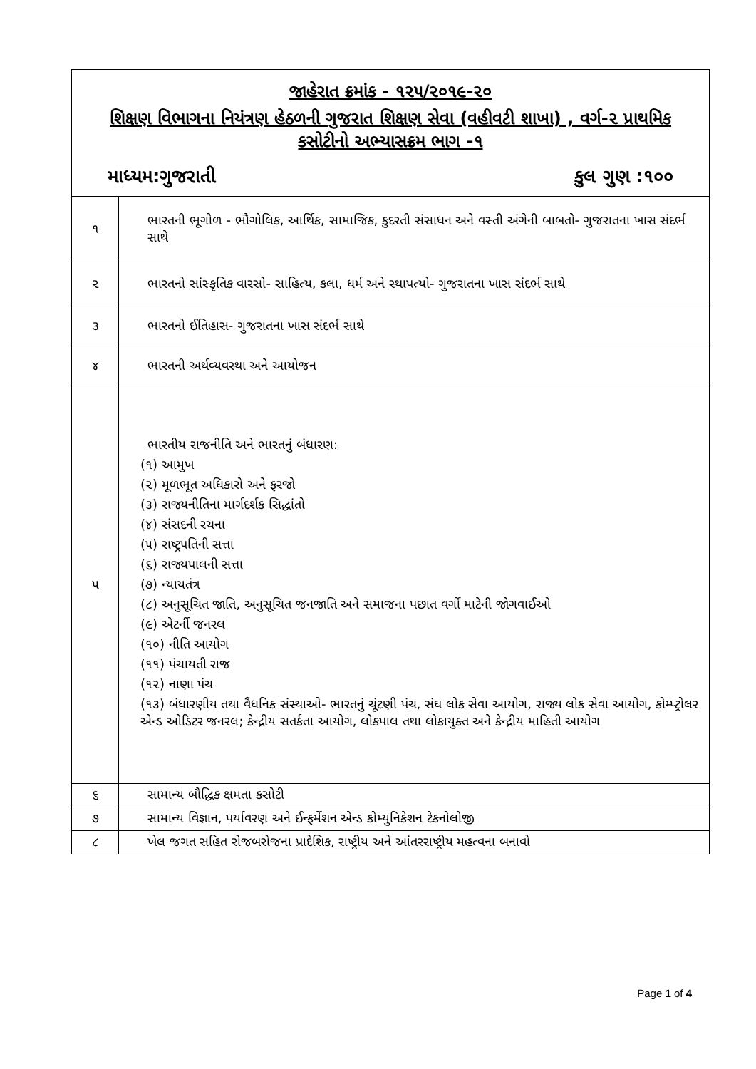| જાહેરાત ક્રમાંક - ૧૨૫/૨૦૧૯-૨૦ શિક્ષણ વિભાગના નિયંત્રણ હેઠળની ગુજરાત શિક્ષણ સેવા (વહીવટી શાખા) , વર્ગ-૨ પ્રાથમિક કસોટીનો અભ્યાસક્રમ ભાગ -૧ માધ્યમ:ગુજરાતી કુલ ગુણ :૧૦૦ | |
| ૧ | ભારતની ભૂગોળ - ભૌગોલિક, આર્થિક, સામાજિક, કુદરતી સંસાધન અને વસ્તી અંગેની બાબતો- ગુજરાતના ખાસ સંદર્ભ સાથે |
| ૨ | ભારતનો સાંસ્કૃતિક વારસો- સાહિત્ય, કલા, ધર્મ અને સ્થાપત્યો- ગુજરાતના ખાસ સંદર્ભ સાથે |
| ૩ | ભારતનો ઈતિહાસ- ગુજરાતના ખાસ સંદર્ભ સાથે |
| ૪ | ભારતની અર્થવ્યવસ્થા અને આયોજન |
| ૫ | ભારતીય રાજનીતિ અને ભારતનું બંધારણ: (૧) આમુખ (૨) મૂળભૂત અધિકારો અને ફરજો (૩) રાજ્યનીતિના માર્ગદર્શક સિદ્ધાંતો (૪) સંસદની રચના (૫) રાષ્ટ્રપતિની સત્તા (૬) રાજ્યપાલની સત્તા (૭) ન્યાયતંત્ર (૮) અનુસૂચિત જાતિ, અનુસૂચિત જનજાતિ અને સમાજના પછાત વર્ગો માટેની જોગવાઈઓ (૯) એટર્ની જનરલ (૧૦) નીતિ આયોગ (૧૧) પંચાયતી રાજ (૧૨) નાણા પંચ (૧૩) બંધારણીય તથા વૈધનિક સંસ્થાઓ- ભારતનું ચૂંટણી પંચ, સંઘ લોક સેવા આયોગ, રાજ્ય લોક સેવા આયોગ, કોમ્પ્ટ્રોલર એન્ડ ઓડિટર જનરલ; કેન્દ્રીય સતર્કતા આયોગ, લોકપાલ તથા લોકાયુક્ત અને કેન્દ્રીય માહિતી આયોગ |
| ૬ | સામાન્ય બૌદ્ધિક ક્ષમતા કસોટી |
| ૭ | સામાન્ય વિજ્ઞાન, પર્યાવરણ અને ઈન્ફર્મેશન એન્ડ કોમ્યુનિકેશન ટેકનોલોજી |
| ૮ | ખેલ જગત સહિત રોજબરોજના પ્રાદેશિક, રાષ્ટ્રીય અને આંતરરાષ્ટ્રીય મહત્વના બનાવો |
Page 1 of 4